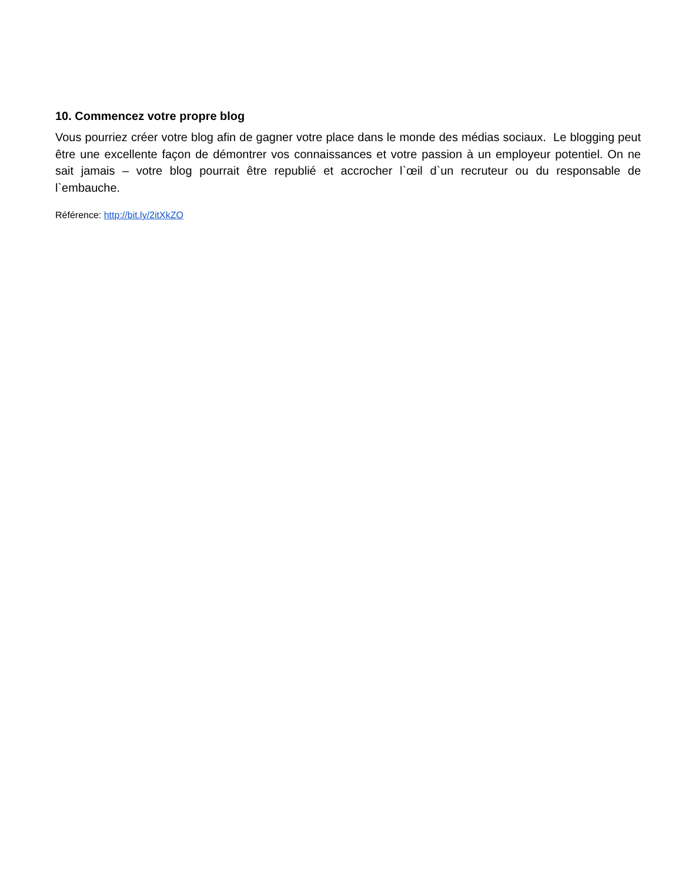10. Commencez votre propre blog
Vous pourriez créer votre blog afin de gagner votre place dans le monde des médias sociaux. Le blogging peut être une excellente façon de démontrer vos connaissances et votre passion à un employeur potentiel. On ne sait jamais – votre blog pourrait être republié et accrocher l`œil d`un recruteur ou du responsable de l`embauche.
Référence: http://bit.ly/2itXkZO